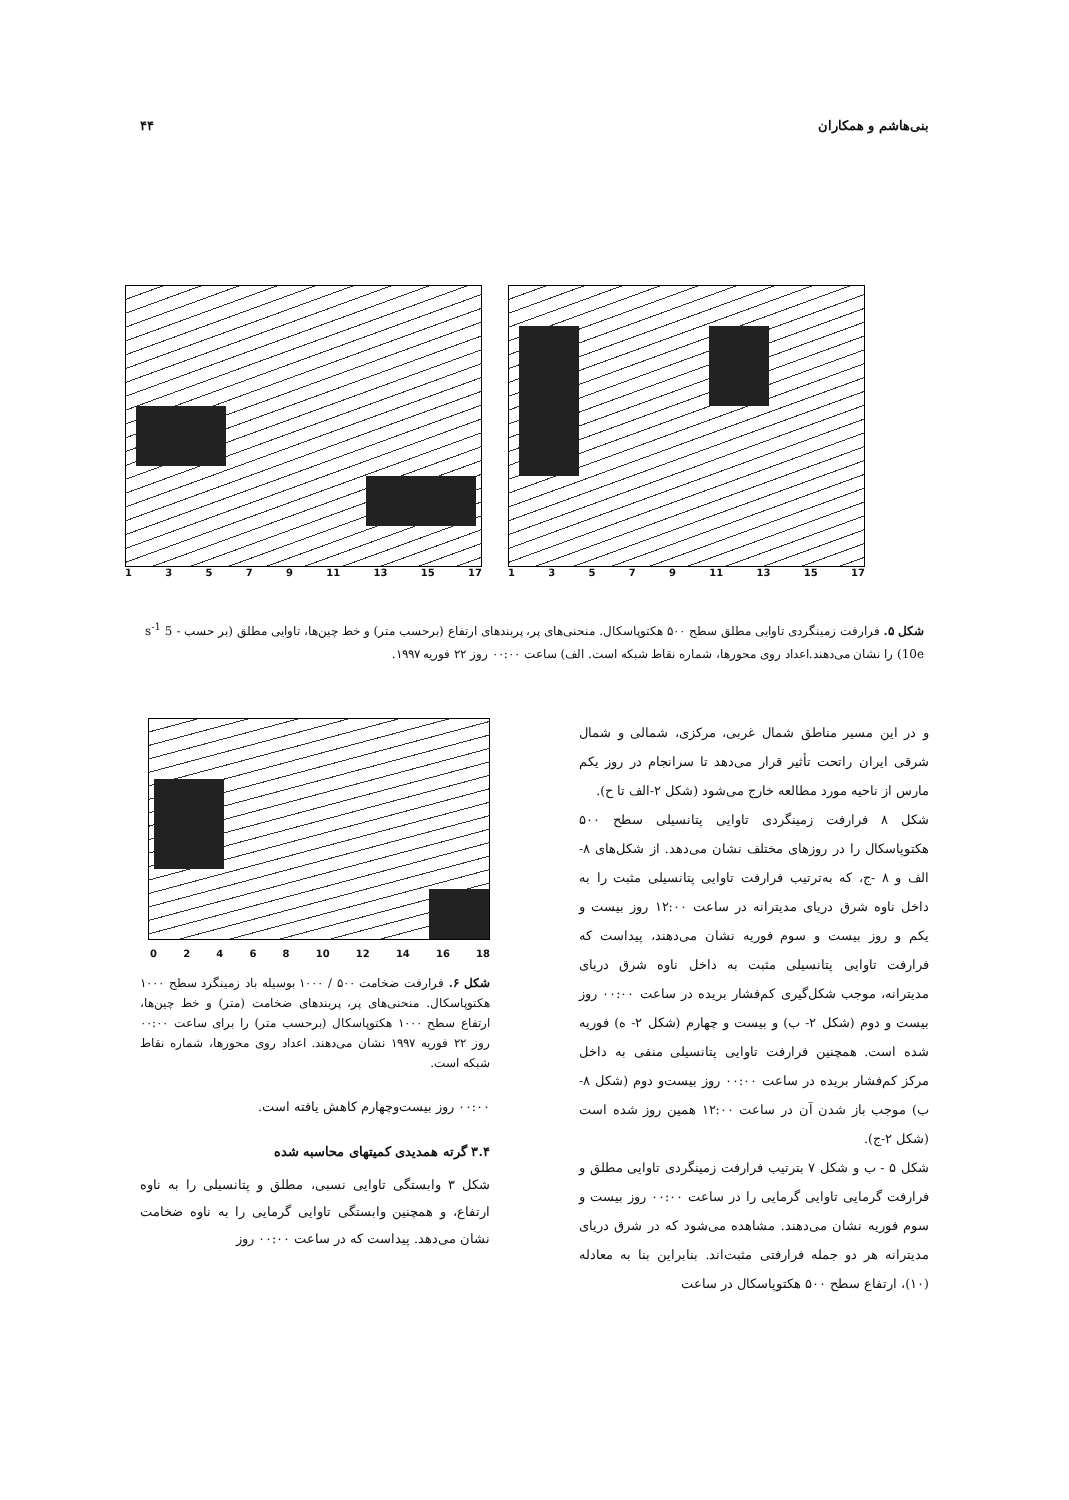بنی‌هاشم و همکاران ۴۴
13579 11 13 15 17 13579 11 13 15 17
شکل ۵. فرارفت زمینگردی تاوایی مطلق سطح ۵۰۰ هکتوپاسکال. منحنی‌های پر، پربندهای ارتفاع (برحسب متر) و خط چین‌ها، تاوایی مطلق (بر حسب s<sup>-1</sup> 5 - 10e) را نشان می‌دهند.اعداد روی محورها، شماره نقاط شبکه است. الف) ساعت ۰۰:۰۰ روز ۲۲ فوریه ۱۹۹۷.
و در این مسیر مناطق شمال غربی، مرکزی، شمالی و شمال شرقی ایران راتحت تأثیر قرار می‌دهد تا سرانجام در روز یکم مارس از ناحیه مورد مطالعه خارج می‌شود (شکل ۲-الف تا ح).
شکل ۸ فرارفت زمینگردی تاوایی پتانسیلی سطح ۵۰۰ هکتوپاسکال را در روزهای مختلف نشان می‌دهد. از شکل‌های ۸-الف و ۸ -ج، که به‌ترتیب فرارفت تاوایی پتانسیلی مثبت را به داخل ناوه شرق دریای مدیترانه در ساعت ۱۲:۰۰ روز بیست و یکم و روز بیست و سوم فوریه نشان می‌دهند، پیداست که فرارفت تاوایی پتانسیلی مثبت به داخل ناوه شرق دریای مدیترانه، موجب شکل‌گیری کم‌فشار بریده در ساعت ۰۰:۰۰ روز بیست و دوم (شکل ۲- ب) و بیست و چهارم (شکل ۲- ه) فوریه شده است. همچنین فرارفت تاوایی پتانسیلی منفی به داخل مرکز کم‌فشار بریده در ساعت ۰۰:۰۰ روز بیست‌و دوم (شکل ۸- ب) موجب باز شدن آن در ساعت ۱۲:۰۰ همین روز شده است (شکل ۲-ج).
شکل ۵ - ب و شکل ۷ بترتیب فرارفت زمینگردی تاوایی مطلق و فرارفت گرمایی تاوایی گرمایی را در ساعت ۰۰:۰۰ روز بیست و سوم فوریه نشان می‌دهند. مشاهده می‌شود که در شرق دریای مدیترانه هر دو جمله فرارفتی مثبت‌اند. بنابراین بنا به معادله (۱۰)، ارتفاع سطح ۵۰۰ هکتوپاسکال در ساعت
02468 10 12 14 16 18
شکل ۶. فرارفت ضخامت ۵۰۰ / ۱۰۰۰ بوسیله باد زمینگرد سطح ۱۰۰۰ هکتوپاسکال. منحنی‌های پر، پربندهای ضخامت (متر) و خط چین‌ها، ارتفاع سطح ۱۰۰۰ هکتوپاسکال (برحسب متر) را برای ساعت ۰۰:۰۰ روز ۲۲ فوریه ۱۹۹۷ نشان می‌دهند. اعداد روی محورها، شماره نقاط شبکه است.
۰۰:۰۰ روز بیست‌وچهارم کاهش یافته است.
۳.۴ گرته همدیدی کمیتهای محاسبه شده
شکل ۳ وابستگی تاوایی نسبی، مطلق و پتانسیلی را به ناوه ارتفاع، و همچنین وابستگی تاوایی گرمایی را به ناوه ضخامت نشان می‌دهد. پیداست که در ساعت ۰۰:۰۰ روز